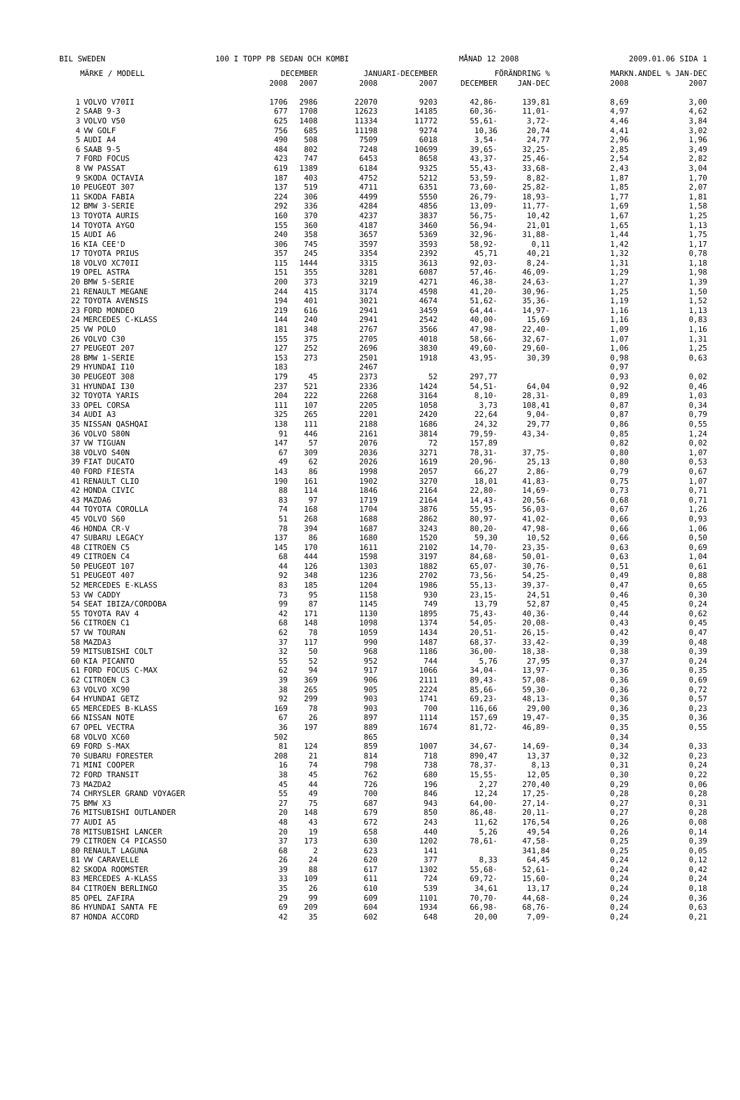BIL SWEDEN 100 I TOPP PB SEDAN OCH KOMBI MÅNAD 12 2008 2009.01.06 SIDA 1
| | MÄRKE / MODELL | DECEMBER | | JANUARI-DECEMBER | | FÖRÄNDRING % | | MARKN.ANDEL % JAN-DEC | |
| --- | --- | --- | --- | --- | --- | --- | --- | --- | --- |
| | | 2008 | 2007 | 2008 | 2007 | DECEMBER | JAN-DEC | 2008 | 2007 |
| 1 | VOLVO V70II | 1706 | 2986 | 22070 | 9203 | 42,86- | 139,81 | 8,69 | 3,00 |
| 2 | SAAB 9-3 | 677 | 1708 | 12623 | 14185 | 60,36- | 11,01- | 4,97 | 4,62 |
| 3 | VOLVO V50 | 625 | 1408 | 11334 | 11772 | 55,61- | 3,72- | 4,46 | 3,84 |
| 4 | VW GOLF | 756 | 685 | 11198 | 9274 | 10,36 | 20,74 | 4,41 | 3,02 |
| 5 | AUDI A4 | 490 | 508 | 7509 | 6018 | 3,54- | 24,77 | 2,96 | 1,96 |
| 6 | SAAB 9-5 | 484 | 802 | 7248 | 10699 | 39,65- | 32,25- | 2,85 | 3,49 |
| 7 | FORD FOCUS | 423 | 747 | 6453 | 8658 | 43,37- | 25,46- | 2,54 | 2,82 |
| 8 | VW PASSAT | 619 | 1389 | 6184 | 9325 | 55,43- | 33,68- | 2,43 | 3,04 |
| 9 | SKODA OCTAVIA | 187 | 403 | 4752 | 5212 | 53,59- | 8,82- | 1,87 | 1,70 |
| 10 | PEUGEOT 307 | 137 | 519 | 4711 | 6351 | 73,60- | 25,82- | 1,85 | 2,07 |
| 11 | SKODA FABIA | 224 | 306 | 4499 | 5550 | 26,79- | 18,93- | 1,77 | 1,81 |
| 12 | BMW 3-SERIE | 292 | 336 | 4284 | 4856 | 13,09- | 11,77- | 1,69 | 1,58 |
| 13 | TOYOTA AURIS | 160 | 370 | 4237 | 3837 | 56,75- | 10,42 | 1,67 | 1,25 |
| 14 | TOYOTA AYGO | 155 | 360 | 4187 | 3460 | 56,94- | 21,01 | 1,65 | 1,13 |
| 15 | AUDI A6 | 240 | 358 | 3657 | 5369 | 32,96- | 31,88- | 1,44 | 1,75 |
| 16 | KIA CEE'D | 306 | 745 | 3597 | 3593 | 58,92- | 0,11 | 1,42 | 1,17 |
| 17 | TOYOTA PRIUS | 357 | 245 | 3354 | 2392 | 45,71 | 40,21 | 1,32 | 0,78 |
| 18 | VOLVO XC70II | 115 | 1444 | 3315 | 3613 | 92,03- | 8,24- | 1,31 | 1,18 |
| 19 | OPEL ASTRA | 151 | 355 | 3281 | 6087 | 57,46- | 46,09- | 1,29 | 1,98 |
| 20 | BMW 5-SERIE | 200 | 373 | 3219 | 4271 | 46,38- | 24,63- | 1,27 | 1,39 |
| 21 | RENAULT MEGANE | 244 | 415 | 3174 | 4598 | 41,20- | 30,96- | 1,25 | 1,50 |
| 22 | TOYOTA AVENSIS | 194 | 401 | 3021 | 4674 | 51,62- | 35,36- | 1,19 | 1,52 |
| 23 | FORD MONDEO | 219 | 616 | 2941 | 3459 | 64,44- | 14,97- | 1,16 | 1,13 |
| 24 | MERCEDES C-KLASS | 144 | 240 | 2941 | 2542 | 40,00- | 15,69 | 1,16 | 0,83 |
| 25 | VW POLO | 181 | 348 | 2767 | 3566 | 47,98- | 22,40- | 1,09 | 1,16 |
| 26 | VOLVO C30 | 155 | 375 | 2705 | 4018 | 58,66- | 32,67- | 1,07 | 1,31 |
| 27 | PEUGEOT 207 | 127 | 252 | 2696 | 3830 | 49,60- | 29,60- | 1,06 | 1,25 |
| 28 | BMW 1-SERIE | 153 | 273 | 2501 | 1918 | 43,95- | 30,39 | 0,98 | 0,63 |
| 29 | HYUNDAI I10 | 183 | | 2467 | | | | 0,97 | |
| 30 | PEUGEOT 308 | 179 | 45 | 2373 | 52 | 297,77 | | 0,93 | 0,02 |
| 31 | HYUNDAI I30 | 237 | 521 | 2336 | 1424 | 54,51- | 64,04 | 0,92 | 0,46 |
| 32 | TOYOTA YARIS | 204 | 222 | 2268 | 3164 | 8,10- | 28,31- | 0,89 | 1,03 |
| 33 | OPEL CORSA | 111 | 107 | 2205 | 1058 | 3,73 | 108,41 | 0,87 | 0,34 |
| 34 | AUDI A3 | 325 | 265 | 2201 | 2420 | 22,64 | 9,04- | 0,87 | 0,79 |
| 35 | NISSAN QASHQAI | 138 | 111 | 2188 | 1686 | 24,32 | 29,77 | 0,86 | 0,55 |
| 36 | VOLVO S80N | 91 | 446 | 2161 | 3814 | 79,59- | 43,34- | 0,85 | 1,24 |
| 37 | VW TIGUAN | 147 | 57 | 2076 | 72 | 157,89 | | 0,82 | 0,02 |
| 38 | VOLVO S40N | 67 | 309 | 2036 | 3271 | 78,31- | 37,75- | 0,80 | 1,07 |
| 39 | FIAT DUCATO | 49 | 62 | 2026 | 1619 | 20,96- | 25,13 | 0,80 | 0,53 |
| 40 | FORD FIESTA | 143 | 86 | 1998 | 2057 | 66,27 | 2,86- | 0,79 | 0,67 |
| 41 | RENAULT CLIO | 190 | 161 | 1902 | 3270 | 18,01 | 41,83- | 0,75 | 1,07 |
| 42 | HONDA CIVIC | 88 | 114 | 1846 | 2164 | 22,80- | 14,69- | 0,73 | 0,71 |
| 43 | MAZDA6 | 83 | 97 | 1719 | 2164 | 14,43- | 20,56- | 0,68 | 0,71 |
| 44 | TOYOTA COROLLA | 74 | 168 | 1704 | 3876 | 55,95- | 56,03- | 0,67 | 1,26 |
| 45 | VOLVO S60 | 51 | 268 | 1688 | 2862 | 80,97- | 41,02- | 0,66 | 0,93 |
| 46 | HONDA CR-V | 78 | 394 | 1687 | 3243 | 80,20- | 47,98- | 0,66 | 1,06 |
| 47 | SUBARU LEGACY | 137 | 86 | 1680 | 1520 | 59,30 | 10,52 | 0,66 | 0,50 |
| 48 | CITROEN C5 | 145 | 170 | 1611 | 2102 | 14,70- | 23,35- | 0,63 | 0,69 |
| 49 | CITROEN C4 | 68 | 444 | 1598 | 3197 | 84,68- | 50,01- | 0,63 | 1,04 |
| 50 | PEUGEOT 107 | 44 | 126 | 1303 | 1882 | 65,07- | 30,76- | 0,51 | 0,61 |
| 51 | PEUGEOT 407 | 92 | 348 | 1236 | 2702 | 73,56- | 54,25- | 0,49 | 0,88 |
| 52 | MERCEDES E-KLASS | 83 | 185 | 1204 | 1986 | 55,13- | 39,37- | 0,47 | 0,65 |
| 53 | VW CADDY | 73 | 95 | 1158 | 930 | 23,15- | 24,51 | 0,46 | 0,30 |
| 54 | SEAT IBIZA/CORDOBA | 99 | 87 | 1145 | 749 | 13,79 | 52,87 | 0,45 | 0,24 |
| 55 | TOYOTA RAV 4 | 42 | 171 | 1130 | 1895 | 75,43- | 40,36- | 0,44 | 0,62 |
| 56 | CITROEN C1 | 68 | 148 | 1098 | 1374 | 54,05- | 20,08- | 0,43 | 0,45 |
| 57 | VW TOURAN | 62 | 78 | 1059 | 1434 | 20,51- | 26,15- | 0,42 | 0,47 |
| 58 | MAZDA3 | 37 | 117 | 990 | 1487 | 68,37- | 33,42- | 0,39 | 0,48 |
| 59 | MITSUBISHI COLT | 32 | 50 | 968 | 1186 | 36,00- | 18,38- | 0,38 | 0,39 |
| 60 | KIA PICANTO | 55 | 52 | 952 | 744 | 5,76 | 27,95 | 0,37 | 0,24 |
| 61 | FORD FOCUS C-MAX | 62 | 94 | 917 | 1066 | 34,04- | 13,97- | 0,36 | 0,35 |
| 62 | CITROEN C3 | 39 | 369 | 906 | 2111 | 89,43- | 57,08- | 0,36 | 0,69 |
| 63 | VOLVO XC90 | 38 | 265 | 905 | 2224 | 85,66- | 59,30- | 0,36 | 0,72 |
| 64 | HYUNDAI GETZ | 92 | 299 | 903 | 1741 | 69,23- | 48,13- | 0,36 | 0,57 |
| 65 | MERCEDES B-KLASS | 169 | 78 | 903 | 700 | 116,66 | 29,00 | 0,36 | 0,23 |
| 66 | NISSAN NOTE | 67 | 26 | 897 | 1114 | 157,69 | 19,47- | 0,35 | 0,36 |
| 67 | OPEL VECTRA | 36 | 197 | 889 | 1674 | 81,72- | 46,89- | 0,35 | 0,55 |
| 68 | VOLVO XC60 | 502 | | 865 | | | | 0,34 | |
| 69 | FORD S-MAX | 81 | 124 | 859 | 1007 | 34,67- | 14,69- | 0,34 | 0,33 |
| 70 | SUBARU FORESTER | 208 | 21 | 814 | 718 | 890,47 | 13,37 | 0,32 | 0,23 |
| 71 | MINI COOPER | 16 | 74 | 798 | 738 | 78,37- | 8,13 | 0,31 | 0,24 |
| 72 | FORD TRANSIT | 38 | 45 | 762 | 680 | 15,55- | 12,05 | 0,30 | 0,22 |
| 73 | MAZDA2 | 45 | 44 | 726 | 196 | 2,27 | 270,40 | 0,29 | 0,06 |
| 74 | CHRYSLER GRAND VOYAGER | 55 | 49 | 700 | 846 | 12,24 | 17,25- | 0,28 | 0,28 |
| 75 | BMW X3 | 27 | 75 | 687 | 943 | 64,00- | 27,14- | 0,27 | 0,31 |
| 76 | MITSUBISHI OUTLANDER | 20 | 148 | 679 | 850 | 86,48- | 20,11- | 0,27 | 0,28 |
| 77 | AUDI A5 | 48 | 43 | 672 | 243 | 11,62 | 176,54 | 0,26 | 0,08 |
| 78 | MITSUBISHI LANCER | 20 | 19 | 658 | 440 | 5,26 | 49,54 | 0,26 | 0,14 |
| 79 | CITROEN C4 PICASSO | 37 | 173 | 630 | 1202 | 78,61- | 47,58- | 0,25 | 0,39 |
| 80 | RENAULT LAGUNA | 68 | 2 | 623 | 141 | | 341,84 | 0,25 | 0,05 |
| 81 | VW CARAVELLE | 26 | 24 | 620 | 377 | 8,33 | 64,45 | 0,24 | 0,12 |
| 82 | SKODA ROOMSTER | 39 | 88 | 617 | 1302 | 55,68- | 52,61- | 0,24 | 0,42 |
| 83 | MERCEDES A-KLASS | 33 | 109 | 611 | 724 | 69,72- | 15,60- | 0,24 | 0,24 |
| 84 | CITROEN BERLINGO | 35 | 26 | 610 | 539 | 34,61 | 13,17 | 0,24 | 0,18 |
| 85 | OPEL ZAFIRA | 29 | 99 | 609 | 1101 | 70,70- | 44,68- | 0,24 | 0,36 |
| 86 | HYUNDAI SANTA FE | 69 | 209 | 604 | 1934 | 66,98- | 68,76- | 0,24 | 0,63 |
| 87 | HONDA ACCORD | 42 | 35 | 602 | 648 | 20,00 | 7,09- | 0,24 | 0,21 |